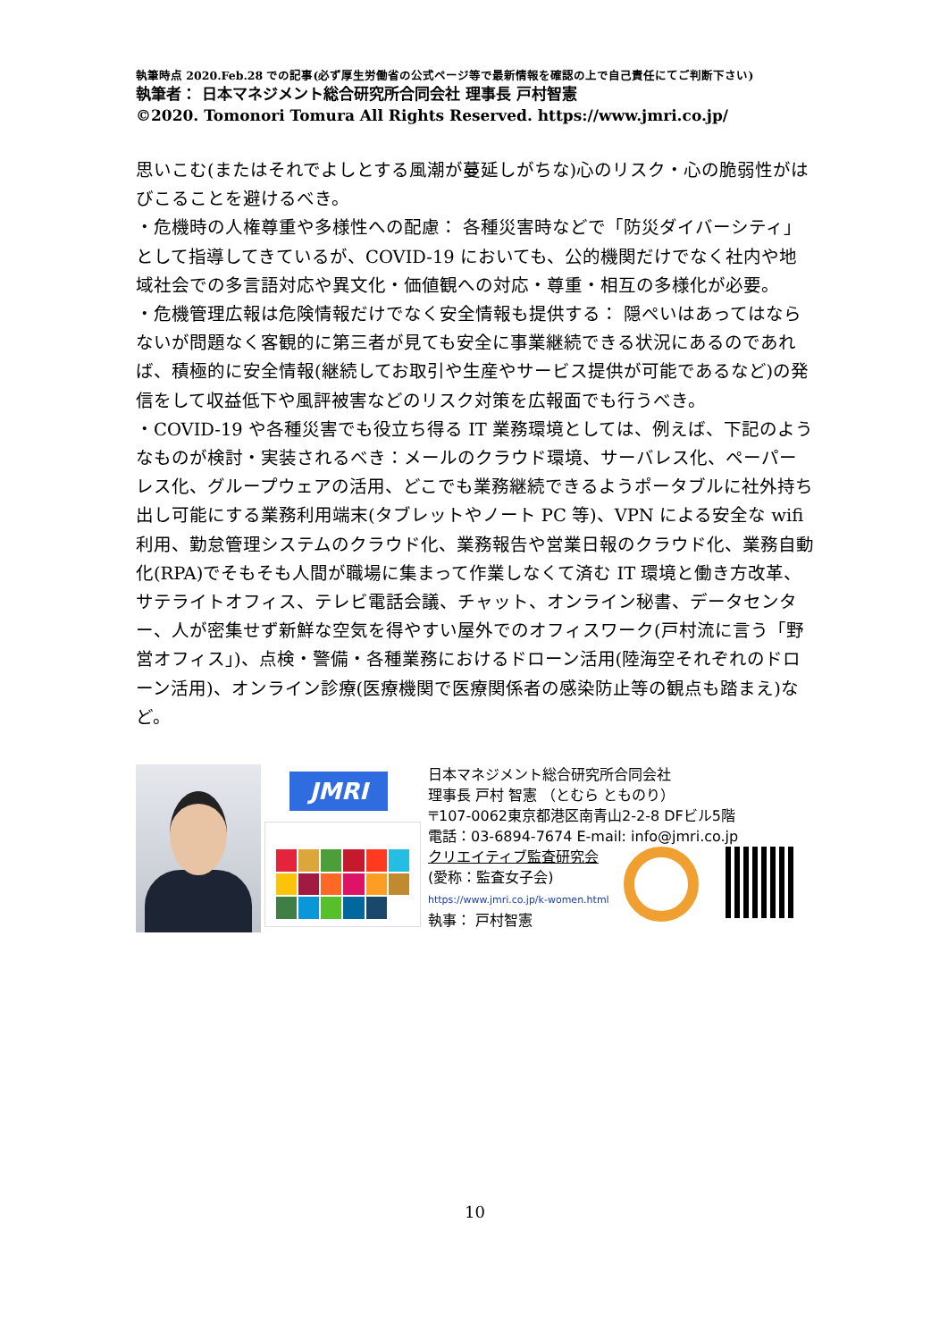執筆時点 2020.Feb.28 での記事(必ず厚生労働省の公式ページ等で最新情報を確認の上で自己責任にてご判断下さい)
執筆者： 日本マネジメント総合研究所合同会社 理事長 戸村智憲
©2020. Tomonori Tomura All Rights Reserved. https://www.jmri.co.jp/
思いこむ(またはそれでよしとする風潮が蔓延しがちな)心のリスク・心の脆弱性がはびこることを避けるべき。
・危機時の人権尊重や多様性への配慮： 各種災害時などで「防災ダイバーシティ」として指導してきているが、COVID-19 においても、公的機関だけでなく社内や地域社会での多言語対応や異文化・価値観への対応・尊重・相互の多様化が必要。
・危機管理広報は危険情報だけでなく安全情報も提供する： 隠ぺいはあってはならないが問題なく客観的に第三者が見ても安全に事業継続できる状況にあるのであれば、積極的に安全情報(継続してお取引や生産やサービス提供が可能であるなど)の発信をして収益低下や風評被害などのリスク対策を広報面でも行うべき。
・COVID-19 や各種災害でも役立ち得る IT 業務環境としては、例えば、下記のようなものが検討・実装されるべき：メールのクラウド環境、サーバレス化、ペーパーレス化、グループウェアの活用、どこでも業務継続できるようポータブルに社外持ち出し可能にする業務利用端末(タブレットやノート PC 等)、VPN による安全な wifi 利用、勤怠管理システムのクラウド化、業務報告や営業日報のクラウド化、業務自動化(RPA)でそもそも人間が職場に集まって作業しなくて済む IT 環境と働き方改革、サテライトオフィス、テレビ電話会議、チャット、オンライン秘書、データセンター、人が密集せず新鮮な空気を得やすい屋外でのオフィスワーク(戸村流に言う「野営オフィス」)、点検・警備・各種業務におけるドローン活用(陸海空それぞれのドローン活用)、オンライン診療(医療機関で医療関係者の感染防止等の観点も踏まえ)など。
JMRI
日本マネジメント総合研究所合同会社
理事長 戸村 智憲 （とむら とものり）
〒107-0062東京都港区南青山2-2-8 DFビル5階
電話：03-6894-7674 E-mail: info@jmri.co.jp
クリエイティブ監査研究会
(愛称：監査女子会)
https://www.jmri.co.jp/k-women.html
執事： 戸村智憲
10